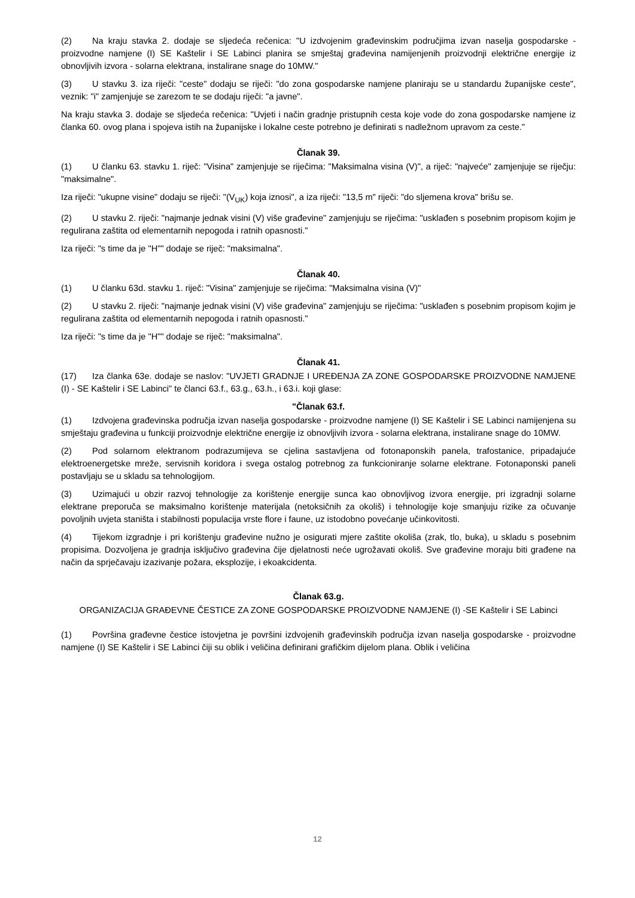(2) Na kraju stavka 2. dodaje se sljedeća rečenica: "U izdvojenim građevinskim područjima izvan naselja gospodarske - proizvodne namjene (I) SE Kaštelir i SE Labinci planira se smještaj građevina namijenjenih proizvodnji električne energije iz obnovljivih izvora - solarna elektrana, instalirane snage do 10MW."
(3) U stavku 3. iza riječi: "ceste" dodaju se riječi: "do zona gospodarske namjene planiraju se u standardu županijske ceste", veznik: "i" zamjenjuje se zarezom te se dodaju riječi: "a javne".
Na kraju stavka 3. dodaje se sljedeća rečenica: "Uvjeti i način gradnje pristupnih cesta koje vode do zona gospodarske namjene iz članka 60. ovog plana i spojeva istih na županijske i lokalne ceste potrebno je definirati s nadležnom upravom za ceste."
Članak 39.
(1) U članku 63. stavku 1. riječ: "Visina" zamjenjuje se riječima: "Maksimalna visina (V)", a riječ: "najveće" zamjenjuje se riječju: "maksimalne".
Iza riječi: "ukupne visine" dodaju se riječi: "(V<sub>UK</sub>) koja iznosi", a iza riječi: "13,5 m" riječi: "do sljemena krova" brišu se.
(2) U stavku 2. riječi: "najmanje jednak visini (V) više građevine" zamjenjuju se riječima: "usklađen s posebnim propisom kojim je regulirana zaštita od elementarnih nepogoda i ratnih opasnosti."
Iza riječi: "s time da je "H"" dodaje se riječ: "maksimalna".
Članak 40.
(1) U članku 63d. stavku 1. riječ: "Visina" zamjenjuje se riječima: "Maksimalna visina (V)"
(2) U stavku 2. riječi: "najmanje jednak visini (V) više građevina" zamjenjuju se riječima: "usklađen s posebnim propisom kojim je regulirana zaštita od elementarnih nepogoda i ratnih opasnosti."
Iza riječi: "s time da je "H"" dodaje se riječ: "maksimalna".
Članak 41.
(17) Iza članka 63e. dodaje se naslov: "UVJETI GRADNJE I UREĐENJA ZA ZONE GOSPODARSKE PROIZVODNE NAMJENE (I) - SE Kaštelir i SE Labinci" te članci 63.f., 63.g., 63.h., i 63.i. koji glase:
"Članak 63.f.
(1) Izdvojena građevinska područja izvan naselja gospodarske - proizvodne namjene (I) SE Kaštelir i SE Labinci namijenjena su smještaju građevina u funkciji proizvodnje električne energije iz obnovljivih izvora - solarna elektrana, instalirane snage do 10MW.
(2) Pod solarnom elektranom podrazumijeva se cjelina sastavljena od fotonaponskih panela, trafostanice, pripadajuće elektroenergetske mreže, servisnih koridora i svega ostalog potrebnog za funkcioniranje solarne elektrane. Fotonaponski paneli postavljaju se u skladu sa tehnologijom.
(3) Uzimajući u obzir razvoj tehnologije za korištenje energije sunca kao obnovljivog izvora energije, pri izgradnji solarne elektrane preporuča se maksimalno korištenje materijala (netoksičnih za okoliš) i tehnologije koje smanjuju rizike za očuvanje povoljnih uvjeta staništa i stabilnosti populacija vrste flore i faune, uz istodobno povećanje učinkovitosti.
(4) Tijekom izgradnje i pri korištenju građevine nužno je osigurati mjere zaštite okoliša (zrak, tlo, buka), u skladu s posebnim propisima. Dozvoljena je gradnja isključivo građevina čije djelatnosti neće ugrožavati okoliš. Sve građevine moraju biti građene na način da sprječavaju izazivanje požara, eksplozije, i ekoakcidenta.
Članak 63.g.
ORGANIZACIJA GRAĐEVNE ČESTICE ZA ZONE GOSPODARSKE PROIZVODNE NAMJENE (I) -SE Kaštelir i SE Labinci
(1) Površina građevne čestice istovjetna je površini izdvojenih građevinskih područja izvan naselja gospodarske - proizvodne namjene (I) SE Kaštelir i SE Labinci čiji su oblik i veličina definirani grafičkim dijelom plana. Oblik i veličina
12